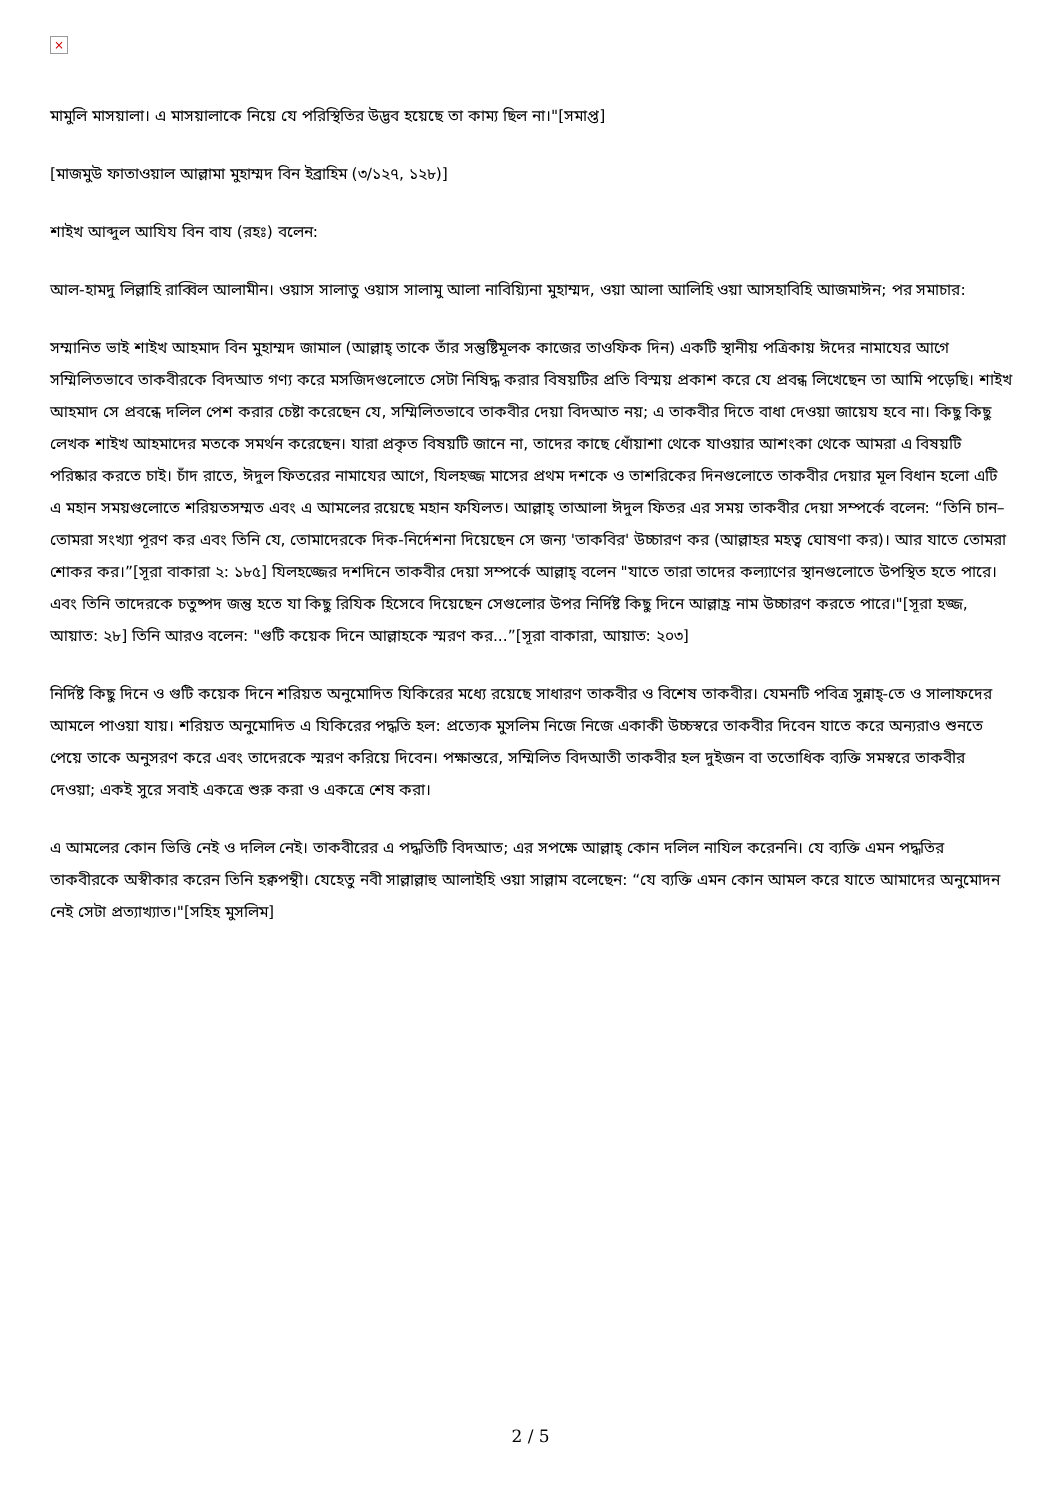×
মামুলি মাসয়ালা। এ মাসয়ালাকে নিয়ে যে পরিস্থিতির উদ্ভব হয়েছে তা কাম্য ছিল না।"[সমাপ্ত]
[মাজমুউ ফাতাওয়াল আল্লামা মুহাম্মদ বিন ইব্রাহিম (৩/১২৭, ১২৮)]
শাইখ আব্দুল আযিয বিন বায (রহঃ) বলেন:
আল-হামদু লিল্লাহি রাব্বিল আলামীন। ওয়াস সালাতু ওয়াস সালামু আলা নাবিয়্যিনা মুহাম্মদ, ওয়া আলা আলিহি ওয়া আসহাবিহি আজমাঈন; পর সমাচার:
সম্মানিত ভাই শাইখ আহমাদ বিন মুহাম্মদ জামাল (আল্লাহ্ তাকে তাঁর সন্তুষ্টিমূলক কাজের তাওফিক দিন) একটি স্থানীয় পত্রিকায় ঈদের নামাযের আগে সম্মিলিতভাবে তাকবীরকে বিদআত গণ্য করে মসজিদগুলোতে সেটা নিষিদ্ধ করার বিষয়টির প্রতি বিস্ময় প্রকাশ করে যে প্রবন্ধ লিখেছেন তা আমি পড়েছি। শাইখ আহমাদ সে প্রবন্ধে দলিল পেশ করার চেষ্টা করেছেন যে, সম্মিলিতভাবে তাকবীর দেয়া বিদআত নয়; এ তাকবীর দিতে বাধা দেওয়া জায়েয হবে না। কিছু কিছু লেখক শাইখ আহমাদের মতকে সমর্থন করেছেন। যারা প্রকৃত বিষয়টি জানে না, তাদের কাছে ধোঁয়াশা থেকে যাওয়ার আশংকা থেকে আমরা এ বিষয়টি পরিষ্কার করতে চাই। চাঁদ রাতে, ঈদুল ফিতরের নামাযের আগে, যিলহজ্জ মাসের প্রথম দশকে ও তাশরিকের দিনগুলোতে তাকবীর দেয়ার মূল বিধান হলো এটি এ মহান সময়গুলোতে শরিয়তসম্মত এবং এ আমলের রয়েছে মহান ফযিলত। আল্লাহ্ তাআলা ঈদুল ফিতর এর সময় তাকবীর দেয়া সম্পর্কে বলেন: “তিনি চান– তোমরা সংখ্যা পূরণ কর এবং তিনি যে, তোমাদেরকে দিক-নির্দেশনা দিয়েছেন সে জন্য 'তাকবির' উচ্চারণ কর (আল্লাহর মহত্ব ঘোষণা কর)। আর যাতে তোমরা শোকর কর।”[সূরা বাকারা ২: ১৮৫] যিলহজ্জের দশদিনে তাকবীর দেয়া সম্পর্কে আল্লাহ্ বলেন "যাতে তারা তাদের কল্যাণের স্থানগুলোতে উপস্থিত হতে পারে। এবং তিনি তাদেরকে চতুষ্পদ জন্তু হতে যা কিছু রিযিক হিসেবে দিয়েছেন সেগুলোর উপর নির্দিষ্ট কিছু দিনে আল্লাহ্র নাম উচ্চারণ করতে পারে।"[সূরা হজ্জ, আয়াত: ২৮] তিনি আরও বলেন: "গুটি কয়েক দিনে আল্লাহকে স্মরণ কর...”[সূরা বাকারা, আয়াত: ২০৩]
নির্দিষ্ট কিছু দিনে ও গুটি কয়েক দিনে শরিয়ত অনুমোদিত যিকিরের মধ্যে রয়েছে সাধারণ তাকবীর ও বিশেষ তাকবীর। যেমনটি পবিত্র সুন্নাহ্-তে ও সালাফদের আমলে পাওয়া যায়। শরিয়ত অনুমোদিত এ যিকিরের পদ্ধতি হল: প্রত্যেক মুসলিম নিজে নিজে একাকী উচ্চস্বরে তাকবীর দিবেন যাতে করে অন্যরাও শুনতে পেয়ে তাকে অনুসরণ করে এবং তাদেরকে স্মরণ করিয়ে দিবেন। পক্ষান্তরে, সম্মিলিত বিদআতী তাকবীর হল দুইজন বা ততোধিক ব্যক্তি সমস্বরে তাকবীর দেওয়া; একই সুরে সবাই একত্রে শুরু করা ও একত্রে শেষ করা।
এ আমলের কোন ভিত্তি নেই ও দলিল নেই। তাকবীরের এ পদ্ধতিটি বিদআত; এর সপক্ষে আল্লাহ্ কোন দলিল নাযিল করেননি। যে ব্যক্তি এমন পদ্ধতির তাকবীরকে অস্বীকার করেন তিনি হক্বপন্থী। যেহেতু নবী সাল্লাল্লাহু আলাইহি ওয়া সাল্লাম বলেছেন: “যে ব্যক্তি এমন কোন আমল করে যাতে আমাদের অনুমোদন নেই সেটা প্রত্যাখ্যাত।"[সহিহ মুসলিম]
2 / 5